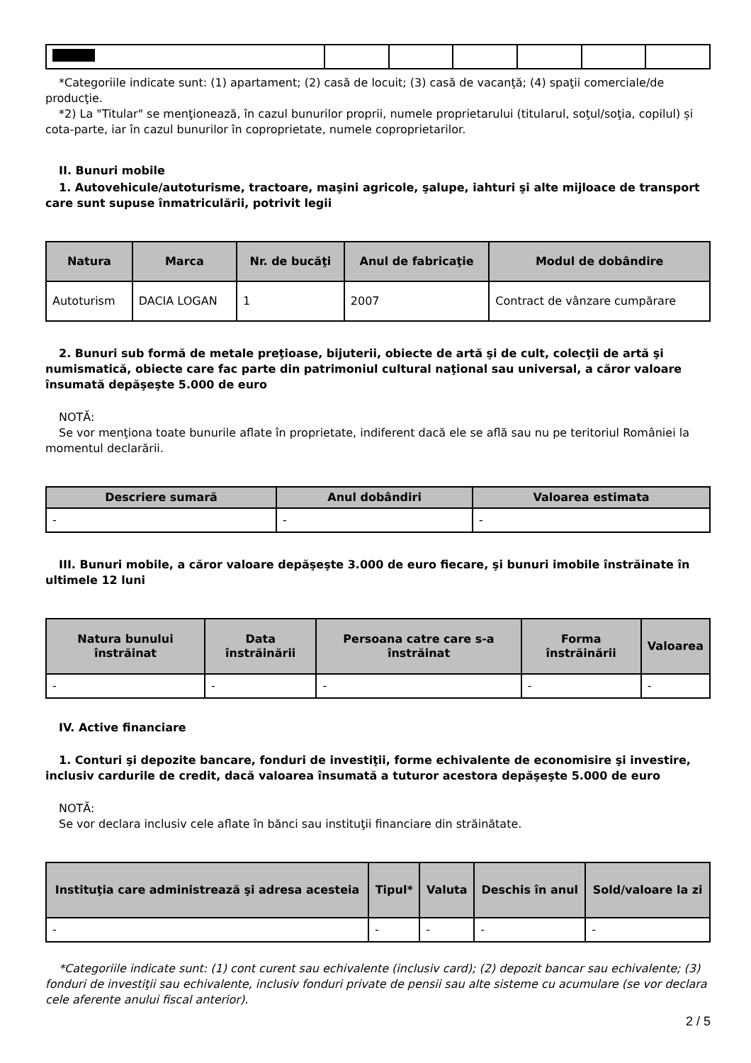*Categoriile indicate sunt: (1) apartament; (2) casă de locuit; (3) casă de vacanţă; (4) spaţii comerciale/de producţie.
*2) La "Titular" se menţionează, în cazul bunurilor proprii, numele proprietarului (titularul, soţul/soţia, copilul) și cota-parte, iar în cazul bunurilor în coproprietate, numele coproprietarilor.
II. Bunuri mobile
1. Autovehicule/autoturisme, tractoare, maşini agricole, şalupe, iahturi şi alte mijloace de transport care sunt supuse înmatriculării, potrivit legii
| Natura | Marca | Nr. de bucăţi | Anul de fabricaţie | Modul de dobândire |
| --- | --- | --- | --- | --- |
| Autoturism | DACIA LOGAN | 1 | 2007 | Contract de vânzare cumpărare |
2. Bunuri sub formă de metale preţioase, bijuterii, obiecte de artă şi de cult, colecţii de artă şi numismatică, obiecte care fac parte din patrimoniul cultural naţional sau universal, a căror valoare însumată depăşeşte 5.000 de euro
NOTĂ:
Se vor menţiona toate bunurile aflate în proprietate, indiferent dacă ele se află sau nu pe teritoriul României la momentul declarării.
| Descriere sumară | Anul dobândiri | Valoarea estimata |
| --- | --- | --- |
| - | - | - |
III. Bunuri mobile, a căror valoare depăşeşte 3.000 de euro fiecare, şi bunuri imobile înstrăinate în ultimele 12 luni
| Natura bunului înstrăinat | Data înstrăinării | Persoana catre care s-a înstrăinat | Forma înstrăinării | Valoarea |
| --- | --- | --- | --- | --- |
| - | - | - | - | - |
IV. Active financiare
1. Conturi şi depozite bancare, fonduri de investiţii, forme echivalente de economisire şi investire, inclusiv cardurile de credit, dacă valoarea însumată a tuturor acestora depăşeşte 5.000 de euro
NOTĂ:
Se vor declara inclusiv cele aflate în bănci sau instituţii financiare din străinătate.
| Instituţia care administrează şi adresa acesteia | Tipul* | Valuta | Deschis în anul | Sold/valoare la zi |
| --- | --- | --- | --- | --- |
| - | - | - | - | - |
*Categoriile indicate sunt: (1) cont curent sau echivalente (inclusiv card); (2) depozit bancar sau echivalente; (3) fonduri de investiţii sau echivalente, inclusiv fonduri private de pensii sau alte sisteme cu acumulare (se vor declara cele aferente anului fiscal anterior).
2 / 5